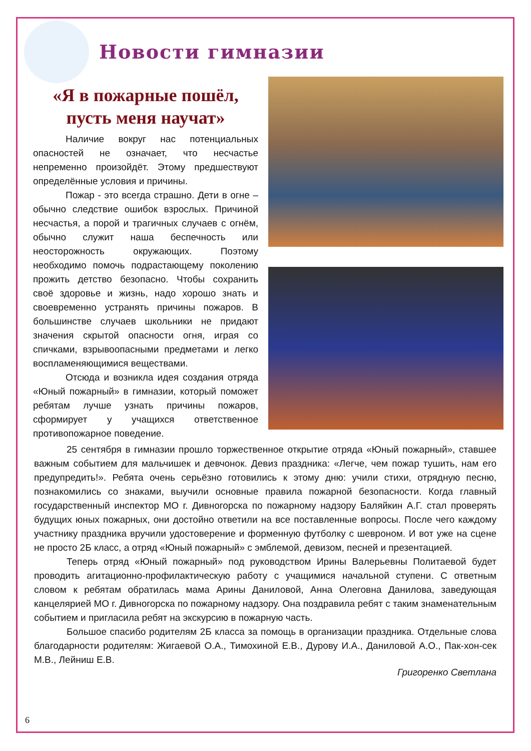Новости гимназии
«Я в пожарные пошёл, пусть меня научат»
Наличие вокруг нас потенциальных опасностей не означает, что несчастье непременно произойдёт. Этому предшествуют определённые условия и причины.
Пожар - это всегда страшно. Дети в огне – обычно следствие ошибок взрослых. Причиной несчастья, а порой и трагичных случаев с огнём, обычно служит наша беспечность или неосторожность окружающих. Поэтому необходимо помочь подрастающему поколению прожить детство безопасно. Чтобы сохранить своё здоровье и жизнь, надо хорошо знать и своевременно устранять причины пожаров. В большинстве случаев школьники не придают значения скрытой опасности огня, играя со спичками, взрывоопасными предметами и легко воспламеняющимися веществами.
Отсюда и возникла идея создания отряда «Юный пожарный» в гимназии, который поможет ребятам лучше узнать причины пожаров, сформирует у учащихся ответственное противопожарное поведение.
25 сентября в гимназии прошло торжественное открытие отряда «Юный пожарный», ставшее важным событием для мальчишек и девчонок. Девиз праздника: «Легче, чем пожар тушить, нам его предупредить!». Ребята очень серьёзно готовились к этому дню: учили стихи, отрядную песню, познакомились со знаками, выучили основные правила пожарной безопасности. Когда главный государственный инспектор МО г. Дивногорска по пожарному надзору Баляйкин А.Г. стал проверять будущих юных пожарных, они достойно ответили на все поставленные вопросы. После чего каждому участнику праздника вручили удостоверение и форменную футболку с шевроном. И вот уже на сцене не просто 2Б класс, а отряд «Юный пожарный» с эмблемой, девизом, песней и презентацией.
Теперь отряд «Юный пожарный» под руководством Ирины Валерьевны Политаевой будет проводить агитационно-профилактическую работу с учащимися начальной ступени. С ответным словом к ребятам обратилась мама Арины Даниловой, Анна Олеговна Данилова, заведующая канцелярией МО г. Дивногорска по пожарному надзору. Она поздравила ребят с таким знаменательным событием и пригласила ребят на экскурсию в пожарную часть.
Большое спасибо родителям 2Б класса за помощь в организации праздника. Отдельные слова благодарности родителям: Жигаевой О.А., Тимохиной Е.В., Дурову И.А., Даниловой А.О., Пак-хон-сек М.В., Лейниш Е.В.
Григоренко Светлана
6